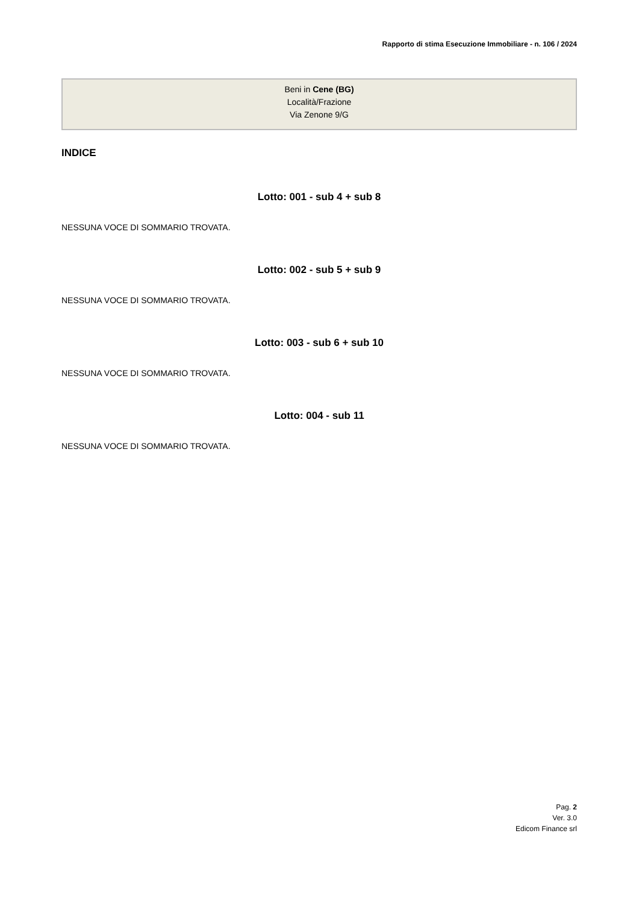Rapporto di stima Esecuzione Immobiliare - n. 106 / 2024
Beni in Cene (BG)
Località/Frazione
Via Zenone 9/G
INDICE
Lotto: 001 - sub 4 + sub 8
NESSUNA VOCE DI SOMMARIO TROVATA.
Lotto: 002 - sub 5 + sub 9
NESSUNA VOCE DI SOMMARIO TROVATA.
Lotto: 003 - sub 6 + sub 10
NESSUNA VOCE DI SOMMARIO TROVATA.
Lotto: 004 - sub 11
NESSUNA VOCE DI SOMMARIO TROVATA.
Pag. 2
Ver. 3.0
Edicom Finance srl